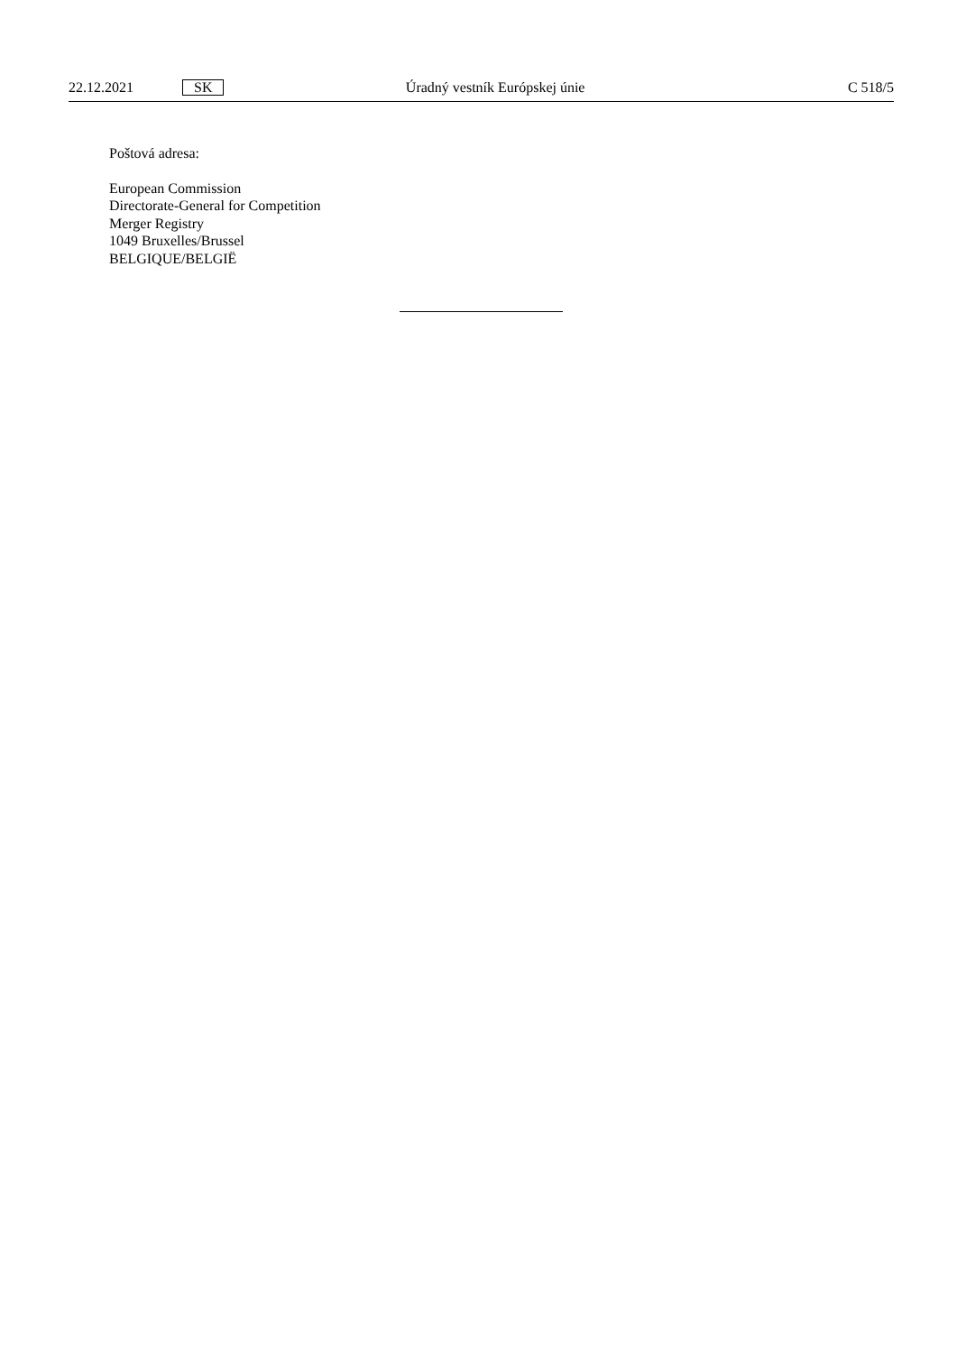22.12.2021 SK Úradný vestník Európskej únie C 518/5
Poštová adresa:
European Commission
Directorate-General for Competition
Merger Registry
1049 Bruxelles/Brussel
BELGIQUE/BELGIË